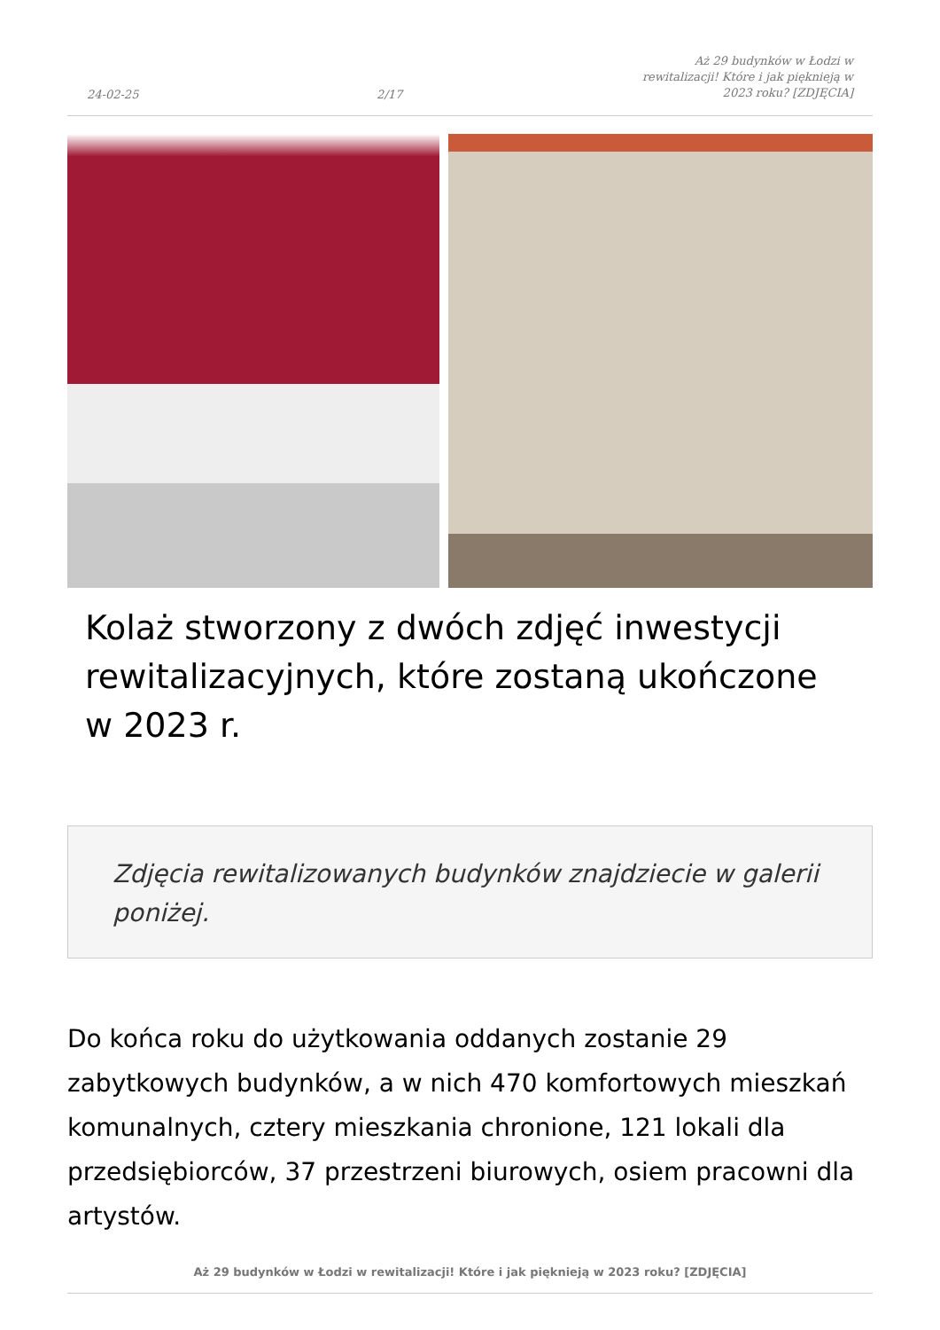24-02-25 2/17 Aż 29 budynków w Łodzi w rewitalizacji! Które i jak pięknieją w 2023 roku? [ZDJĘCIA]
Kolaż stworzony z dwóch zdjęć inwestycji rewitalizacyjnych, które zostaną ukończone w 2023 r.
Zdjęcia rewitalizowanych budynków znajdziecie w galerii poniżej.
Do końca roku do użytkowania oddanych zostanie 29 zabytkowych budynków, a w nich 470 komfortowych mieszkań komunalnych, cztery mieszkania chronione, 121 lokali dla przedsiębiorców, 37 przestrzeni biurowych, osiem pracowni dla artystów.
Aż 29 budynków w Łodzi w rewitalizacji! Które i jak pięknieją w 2023 roku? [ZDJĘCIA]